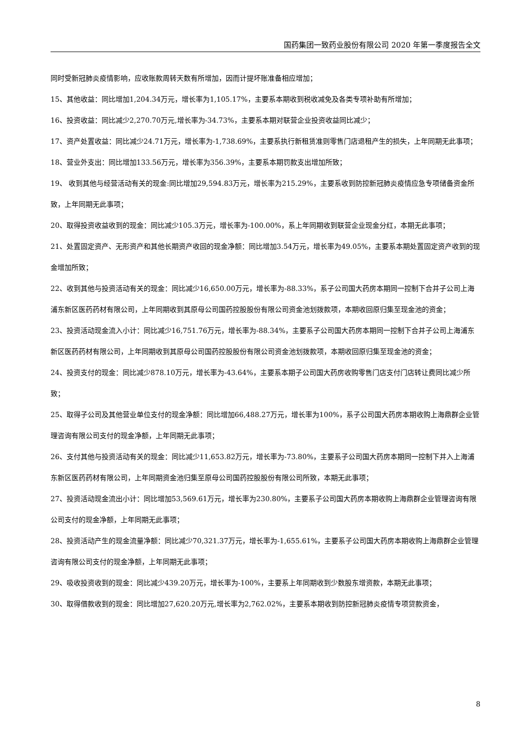国药集团一致药业股份有限公司 2020 年第一季度报告全文
同时受新冠肺炎疫情影响，应收账款周转天数有所增加，因而计提坏账准备相应增加；
15、其他收益：同比增加1,204.34万元，增长率为1,105.17%，主要系本期收到税收减免及各类专项补助有所增加；
16、投资收益：同比减少2,270.70万元,增长率为-34.73%，主要系本期对联营企业投资收益同比减少；
17、资产处置收益：同比减少24.71万元，增长率为-1,738.69%，主要系执行新租赁准则零售门店退租产生的损失，上年同期无此事项；
18、营业外支出：同比增加133.56万元，增长率为356.39%，主要系本期罚款支出增加所致；
19、 收到其他与经营活动有关的现金:同比增加29,594.83万元，增长率为215.29%，主要系收到防控新冠肺炎疫情应急专项储备资金所致，上年同期无此事项；
20、取得投资收益收到的现金：同比减少105.3万元，增长率为-100.00%，系上年同期收到联营企业现金分红，本期无此事项；
21、处置固定资产、无形资产和其他长期资产收回的现金净额：同比增加3.54万元，增长率为49.05%，主要系本期处置固定资产收到的现金增加所致；
22、收到其他与投资活动有关的现金：同比减少16,650.00万元，增长率为-88.33%，系子公司国大药房本期同一控制下合并子公司上海浦东新区医药药材有限公司，上年同期收到其原母公司国药控股股份有限公司资金池划拨款项，本期收回原归集至现金池的资金；
23、投资活动现金流入小计：同比减少16,751.76万元，增长率为-88.34%，主要系子公司国大药房本期同一控制下合并子公司上海浦东新区医药药材有限公司，上年同期收到其原母公司国药控股股份有限公司资金池划拨款项，本期收回原归集至现金池的资金；
24、投资支付的现金：同比减少878.10万元，增长率为-43.64%，主要系本期子公司国大药房收购零售门店支付门店转让费同比减少所致；
25、取得子公司及其他营业单位支付的现金净额：同比增加66,488.27万元，增长率为100%，系子公司国大药房本期收购上海鼎群企业管理咨询有限公司支付的现金净额，上年同期无此事项；
26、支付其他与投资活动有关的现金：同比减少11,653.82万元，增长率为-73.80%，主要系子公司国大药房本期同一控制下并入上海浦东新区医药药材有限公司，上年同期资金池归集至原母公司国药控股股份有限公司所致，本期无此事项；
27、投资活动现金流出小计：同比增加53,569.61万元，增长率为230.80%，主要系子公司国大药房本期收购上海鼎群企业管理咨询有限公司支付的现金净额，上年同期无此事项；
28、投资活动产生的现金流量净额：同比减少70,321.37万元，增长率为-1,655.61%，主要系子公司国大药房本期收购上海鼎群企业管理咨询有限公司支付的现金净额，上年同期无此事项；
29、吸收投资收到的现金：同比减少439.20万元，增长率为-100%，主要系上年同期收到少数股东增资款，本期无此事项；
30、取得借款收到的现金：同比增加27,620.20万元,增长率为2,762.02%，主要系本期收到防控新冠肺炎疫情专项贷款资金，
8